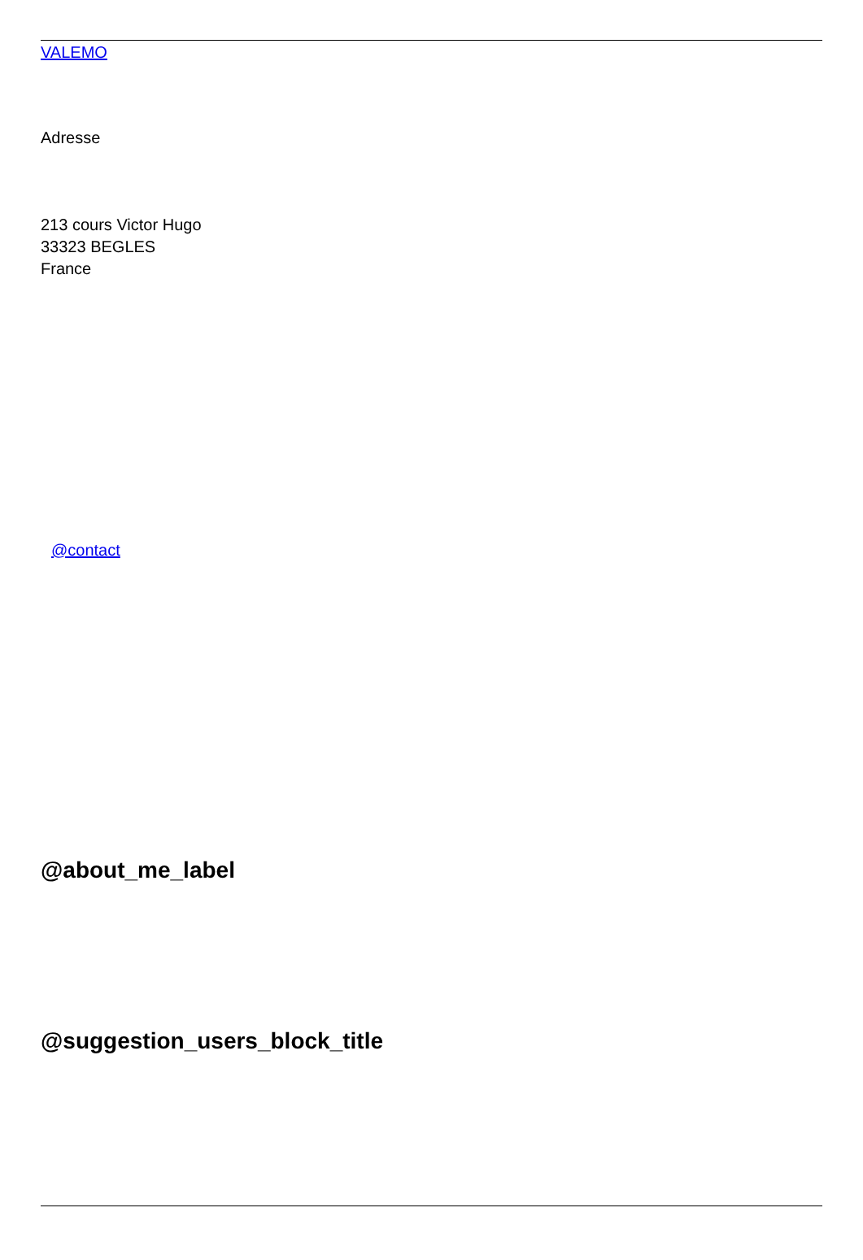VALEMO
Adresse
213 cours Victor Hugo
33323 BEGLES
France
@contact
@about_me_label
@suggestion_users_block_title